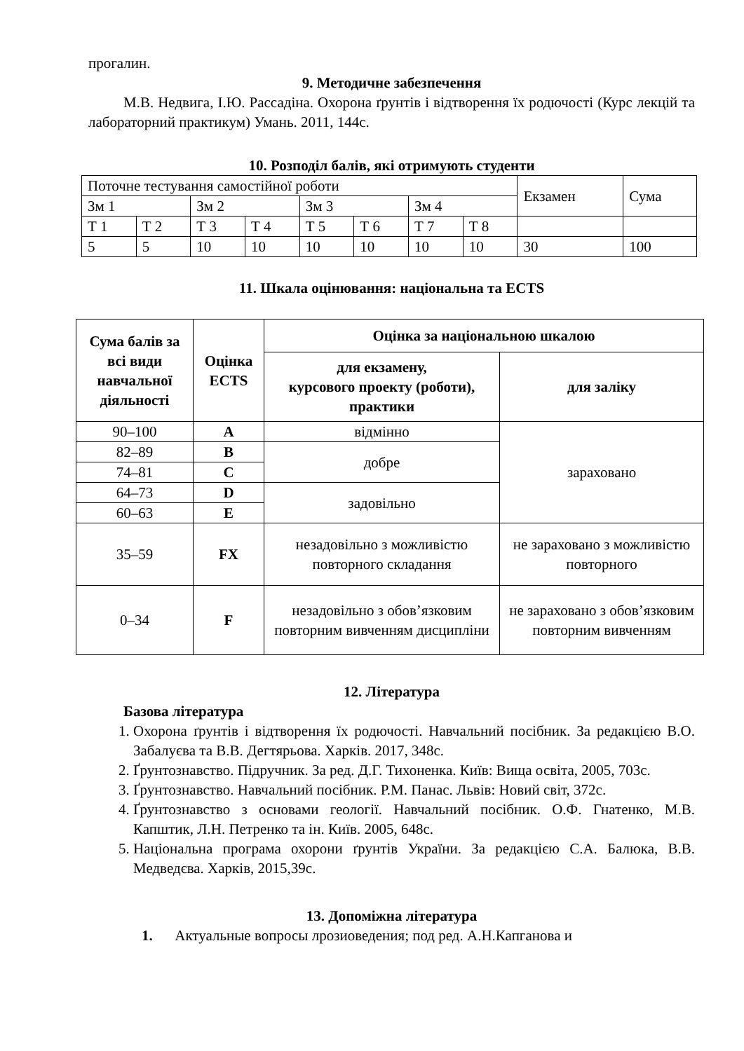прогалин.
9. Методичне забезпечення
М.В. Недвига, І.Ю. Рассадіна. Охорона ґрунтів і відтворення їх родючості (Курс лекцій та лабораторний практикум) Умань. 2011, 144с.
10. Розподіл балів, які отримують студенти
| Поточне тестування самостійної роботи | | | | | | | | Екзамен | Сума |
| Зм 1 | | Зм 2 | | Зм 3 | | Зм 4 | | | |
| Т 1 | Т 2 | Т 3 | Т 4 | Т 5 | Т 6 | Т 7 | Т 8 | | |
| 5 | 5 | 10 | 10 | 10 | 10 | 10 | 10 | 30 | 100 |
11. Шкала оцінювання: національна та ECTS
| Сума балів за всі види навчальної діяльності | Оцінка ECTS | Оцінка за національною шкалою | |
| --- | --- | --- | --- |
| | | для екзамену, курсового проекту (роботи), практики | для заліку |
| 90–100 | A | відмінно | зараховано |
| 82–89 | B | добре | |
| 74–81 | C | | |
| 64–73 | D | задовільно | |
| 60–63 | E | | |
| 35–59 | FX | незадовільно з можливістю повторного складання | не зараховано з можливістю повторного |
| 0–34 | F | незадовільно з обов’язковим повторним вивченням дисципліни | не зараховано з обов’язковим повторним вивченням |
12. Література
Базова література
1. Охорона ґрунтів і відтворення їх родючості. Навчальний посібник. За редакцією В.О. Забалуєва та В.В. Дегтярьова. Харків. 2017, 348с.
2. Ґрунтознавство. Підручник. За ред. Д.Г. Тихоненка. Київ: Вища освіта, 2005, 703с.
3. Ґрунтознавство. Навчальний посібник. Р.М. Панас. Львів: Новий світ, 372с.
4. Ґрунтознавство з основами геології. Навчальний посібник. О.Ф. Гнатенко, М.В. Капштик, Л.Н. Петренко та ін. Київ. 2005, 648с.
5. Національна програма охорони ґрунтів України. За редакцією С.А. Балюка, В.В. Медведєва. Харків, 2015,39с.
13. Допоміжна література
1. Актуальные вопросы лрозиоведения; под ред. А.Н.Капганова и